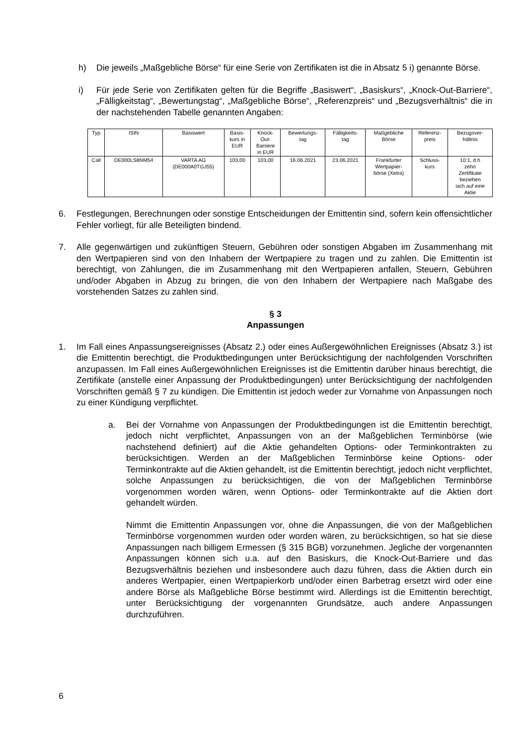h) Die jeweils „Maßgebliche Börse“ für eine Serie von Zertifikaten ist die in Absatz 5 i) genannte Börse.
i) Für jede Serie von Zertifikaten gelten für die Begriffe „Basiswert“, „Basiskurs“, „Knock-Out-Barriere“, „Fälligkeitstag“, „Bewertungstag“, „Maßgebliche Börse“, „Referenzpreis“ und „Bezugsverhältnis“ die in der nachstehenden Tabelle genannten Angaben:
| Typ | ISIN | Basiswert | Basis- kurs in EUR | Knock- Out- Barriere in EUR | Bewertungs- tag | Fälligkeits- tag | Maßgebliche Börse | Referenz- preis | Bezugsver- hältnis |
| --- | --- | --- | --- | --- | --- | --- | --- | --- | --- |
| Call | DE000LS8NM54 | VARTA AG (DE000A0TGJ55) | 103,00 | 103,00 | 16.06.2021 | 23.06.2021 | Frankfurter Wertpapier- börse (Xetra) | Schluss- kurs | 10:1, d.h zehn Zertifikate beziehen sich auf eine Aktie |
6. Festlegungen, Berechnungen oder sonstige Entscheidungen der Emittentin sind, sofern kein offensichtlicher Fehler vorliegt, für alle Beteiligten bindend.
7. Alle gegenwärtigen und zukünftigen Steuern, Gebühren oder sonstigen Abgaben im Zusammenhang mit den Wertpapieren sind von den Inhabern der Wertpapiere zu tragen und zu zahlen. Die Emittentin ist berechtigt, von Zahlungen, die im Zusammenhang mit den Wertpapieren anfallen, Steuern, Gebühren und/oder Abgaben in Abzug zu bringen, die von den Inhabern der Wertpapiere nach Maßgabe des vorstehenden Satzes zu zahlen sind.
§ 3
Anpassungen
1. Im Fall eines Anpassungsereignisses (Absatz 2.) oder eines Außergewöhnlichen Ereignisses (Absatz 3.) ist die Emittentin berechtigt, die Produktbedingungen unter Berücksichtigung der nachfolgenden Vorschriften anzupassen. Im Fall eines Außergewöhnlichen Ereignisses ist die Emittentin darüber hinaus berechtigt, die Zertifikate (anstelle einer Anpassung der Produktbedingungen) unter Berücksichtigung der nachfolgenden Vorschriften gemäß § 7 zu kündigen. Die Emittentin ist jedoch weder zur Vornahme von Anpassungen noch zu einer Kündigung verpflichtet.
a. Bei der Vornahme von Anpassungen der Produktbedingungen ist die Emittentin berechtigt, jedoch nicht verpflichtet, Anpassungen von an der Maßgeblichen Terminbörse (wie nachstehend definiert) auf die Aktie gehandelten Options- oder Terminkontrakten zu berücksichtigen. Werden an der Maßgeblichen Terminbörse keine Options- oder Terminkontrakte auf die Aktien gehandelt, ist die Emittentin berechtigt, jedoch nicht verpflichtet, solche Anpassungen zu berücksichtigen, die von der Maßgeblichen Terminbörse vorgenommen worden wären, wenn Options- oder Terminkontrakte auf die Aktien dort gehandelt würden.
Nimmt die Emittentin Anpassungen vor, ohne die Anpassungen, die von der Maßgeblichen Terminbörse vorgenommen wurden oder worden wären, zu berücksichtigen, so hat sie diese Anpassungen nach billigem Ermessen (§ 315 BGB) vorzunehmen. Jegliche der vorgenannten Anpassungen können sich u.a. auf den Basiskurs, die Knock-Out-Barriere und das Bezugsverhältnis beziehen und insbesondere auch dazu führen, dass die Aktien durch ein anderes Wertpapier, einen Wertpapierkorb und/oder einen Barbetrag ersetzt wird oder eine andere Börse als Maßgebliche Börse bestimmt wird. Allerdings ist die Emittentin berechtigt, unter Berücksichtigung der vorgenannten Grundsätze, auch andere Anpassungen durchzuführen.
6